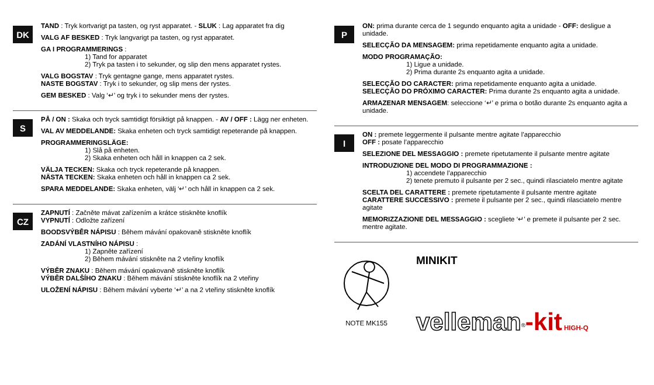DK
TAND : Tryk kortvarigt pa tasten, og ryst apparatet. - SLUK : Lag apparatet fra dig
VALG AF BESKED : Tryk langvarigt pa tasten, og ryst apparatet.
GA I PROGRAMMERINGS :
1) Tand for apparatet
2) Tryk pa tasten i to sekunder, og slip den mens apparatet rystes.
VALG BOGSTAV : Tryk gentagne gange, mens apparatet rystes.
NASTE BOGSTAV : Tryk i to sekunder, og slip mens der rystes.
GEM BESKED : Valg ‘↵’ og tryk i to sekunder mens der rystes.
S
PÅ / ON : Skaka och tryck samtidigt försiktigt på knappen. - AV / OFF : Lägg ner enheten.
VAL AV MEDDELANDE: Skaka enheten och tryck samtidigt repeterande på knappen.
PROGRAMMERINGSLÄGE:
1) Slå på enheten.
2) Skaka enheten och håll in knappen ca 2 sek.
VÄLJA TECKEN: Skaka och tryck repeterande på knappen.
NÄSTA TECKEN: Skaka enheten och håll in knappen ca 2 sek.
SPARA MEDDELANDE: Skaka enheten, välj ‘↵’ och håll in knappen ca 2 sek.
CZ
ZAPNUTÍ : Začněte mávat zařízením a krátce stiskněte knoflík
VYPNUTÍ : Odložte zařízení
BOODSVÝBĚR NÁPISU : Během mávání opakovaně stiskněte knoflík
ZADÁNÍ VLASTNÍHO NÁPISU :
1) Zapněte zařízení
2) Během mávání stiskněte na 2 vteřiny knoflík
VÝBĚR ZNAKU : Během mávání opakovaně stiskněte knoflík
VÝBĚR DALŠÍHO ZNAKU : Během mávání stiskněte knoflík na 2 vteřiny
ULOŽENÍ NÁPISU : Během mávání vyberte ‘↵’ a na 2 vteřiny stiskněte knoflík
P
ON: prima durante cerca de 1 segundo enquanto agita a unidade - OFF: desligue a unidade.
SELECÇÃO DA MENSAGEM: prima repetidamente enquanto agita a unidade.
MODO PROGRAMAÇÃO:
1) Ligue a unidade.
2) Prima durante 2s enquanto agita a unidade.
SELECÇÃO DO CARACTER: prima repetidamente enquanto agita a unidade.
SELECÇÃO DO PRÓXIMO CARACTER: Prima durante 2s enquanto agita a unidade.
ARMAZENAR MENSAGEM: seleccione ‘↵’ e prima o botão durante 2s enquanto agita a unidade.
I
ON : premete leggermente il pulsante mentre agitate l’apparecchio
OFF : posate l’apparecchio
SELEZIONE DEL MESSAGGIO : premete ripetutamente il pulsante mentre agitate
INTRODUZIONE DEL MODO DI PROGRAMMAZIONE :
1) accendete l’apparecchio
2) tenete premuto il pulsante per 2 sec., quindi rilasciatelo mentre agitate
SCELTA DEL CARATTERE : premete ripetutamente il pulsante mentre agitate
CARATTERE SUCCESSIVO : premete il pulsante per 2 sec., quindi rilasciatelo mentre agitate
MEMORIZZAZIONE DEL MESSAGGIO : scegliete ‘↵’ e premete il pulsante per 2 sec. mentre agitate.
NOTE MK155
MINIKIT
velleman<sup>®</sup>-kit HIGH-Q